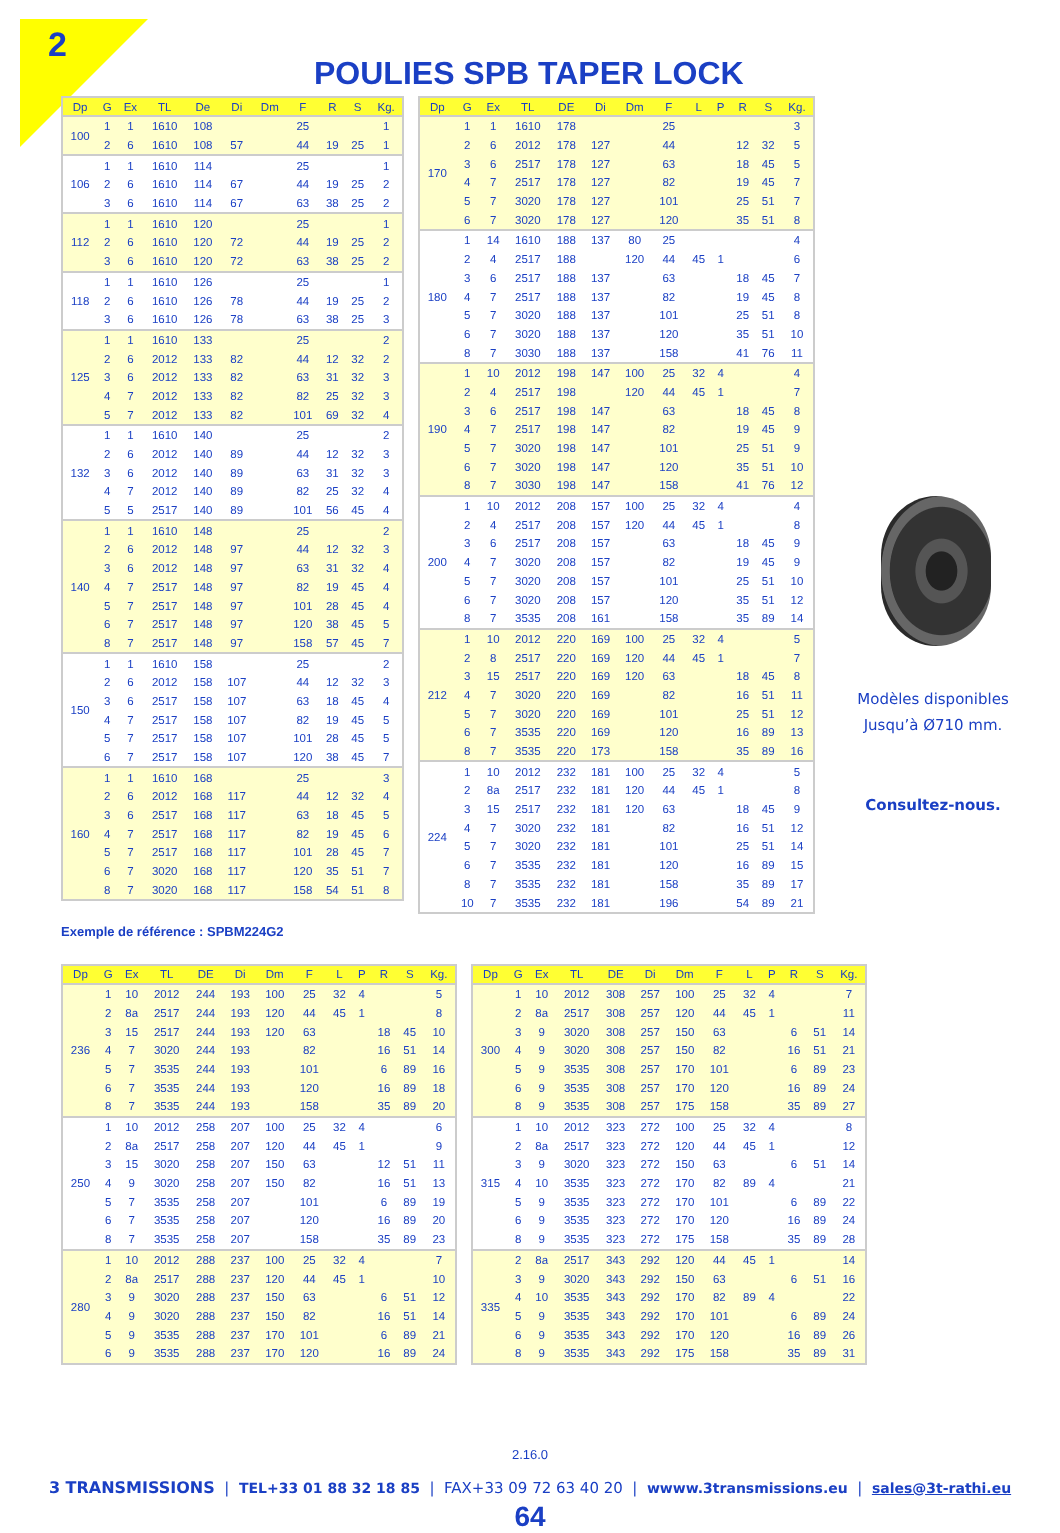2
POULIES SPB TAPER LOCK
| Dp | G | Ex | TL | De | Di | Dm | F | R | S | Kg. |
| --- | --- | --- | --- | --- | --- | --- | --- | --- | --- | --- |
| 100 | 1 | 1 | 1610 | 108 | | | 25 | | | 1 |
| | 2 | 6 | 1610 | 108 | 57 | | 44 | 19 | 25 | 1 |
| 106 | 1 | 1 | 1610 | 114 | | | 25 | | | 1 |
| | 2 | 6 | 1610 | 114 | 67 | | 44 | 19 | 25 | 2 |
| | 3 | 6 | 1610 | 114 | 67 | | 63 | 38 | 25 | 2 |
| 112 | 1 | 1 | 1610 | 120 | | | 25 | | | 1 |
| | 2 | 6 | 1610 | 120 | 72 | | 44 | 19 | 25 | 2 |
| | 3 | 6 | 1610 | 120 | 72 | | 63 | 38 | 25 | 2 |
| 118 | 1 | 1 | 1610 | 126 | | | 25 | | | 1 |
| | 2 | 6 | 1610 | 126 | 78 | | 44 | 19 | 25 | 2 |
| | 3 | 6 | 1610 | 126 | 78 | | 63 | 38 | 25 | 3 |
| 125 | 1 | 1 | 1610 | 133 | | | 25 | | | 2 |
| | 2 | 6 | 2012 | 133 | 82 | | 44 | 12 | 32 | 2 |
| | 3 | 6 | 2012 | 133 | 82 | | 63 | 31 | 32 | 3 |
| | 4 | 7 | 2012 | 133 | 82 | | 82 | 25 | 32 | 3 |
| | 5 | 7 | 2012 | 133 | 82 | | 101 | 69 | 32 | 4 |
| 132 | 1 | 1 | 1610 | 140 | | | 25 | | | 2 |
| | 2 | 6 | 2012 | 140 | 89 | | 44 | 12 | 32 | 3 |
| | 3 | 6 | 2012 | 140 | 89 | | 63 | 31 | 32 | 3 |
| | 4 | 7 | 2012 | 140 | 89 | | 82 | 25 | 32 | 4 |
| | 5 | 5 | 2517 | 140 | 89 | | 101 | 56 | 45 | 4 |
| 140 | 1 | 1 | 1610 | 148 | | | 25 | | | 2 |
| | 2 | 6 | 2012 | 148 | 97 | | 44 | 12 | 32 | 3 |
| | 3 | 6 | 2012 | 148 | 97 | | 63 | 31 | 32 | 4 |
| | 4 | 7 | 2517 | 148 | 97 | | 82 | 19 | 45 | 4 |
| | 5 | 7 | 2517 | 148 | 97 | | 101 | 28 | 45 | 4 |
| | 6 | 7 | 2517 | 148 | 97 | | 120 | 38 | 45 | 5 |
| | 8 | 7 | 2517 | 148 | 97 | | 158 | 57 | 45 | 7 |
| 150 | 1 | 1 | 1610 | 158 | | | 25 | | | 2 |
| | 2 | 6 | 2012 | 158 | 107 | | 44 | 12 | 32 | 3 |
| | 3 | 6 | 2517 | 158 | 107 | | 63 | 18 | 45 | 4 |
| | 4 | 7 | 2517 | 158 | 107 | | 82 | 19 | 45 | 5 |
| | 5 | 7 | 2517 | 158 | 107 | | 101 | 28 | 45 | 5 |
| | 6 | 7 | 2517 | 158 | 107 | | 120 | 38 | 45 | 7 |
| 160 | 1 | 1 | 1610 | 168 | | | 25 | | | 3 |
| | 2 | 6 | 2012 | 168 | 117 | | 44 | 12 | 32 | 4 |
| | 3 | 6 | 2517 | 168 | 117 | | 63 | 18 | 45 | 5 |
| | 4 | 7 | 2517 | 168 | 117 | | 82 | 19 | 45 | 6 |
| | 5 | 7 | 2517 | 168 | 117 | | 101 | 28 | 45 | 7 |
| | 6 | 7 | 3020 | 168 | 117 | | 120 | 35 | 51 | 7 |
| | 8 | 7 | 3020 | 168 | 117 | | 158 | 54 | 51 | 8 |
| Dp | G | Ex | TL | DE | Di | Dm | F | L | P | R | S | Kg. |
| --- | --- | --- | --- | --- | --- | --- | --- | --- | --- | --- | --- | --- |
| 170 | 1 | 1 | 1610 | 178 | | | 25 | | | | | 3 |
| | 2 | 6 | 2012 | 178 | 127 | | 44 | | | 12 | 32 | 5 |
| | 3 | 6 | 2517 | 178 | 127 | | 63 | | | 18 | 45 | 5 |
| | 4 | 7 | 2517 | 178 | 127 | | 82 | | | 19 | 45 | 7 |
| | 5 | 7 | 3020 | 178 | 127 | | 101 | | | 25 | 51 | 7 |
| | 6 | 7 | 3020 | 178 | 127 | | 120 | | | 35 | 51 | 8 |
| 180 | 1 | 14 | 1610 | 188 | 137 | 80 | 25 | | | | | 4 |
| | 2 | 4 | 2517 | 188 | | 120 | 44 | 45 | 1 | | | 6 |
| | 3 | 6 | 2517 | 188 | 137 | | 63 | | | 18 | 45 | 7 |
| | 4 | 7 | 2517 | 188 | 137 | | 82 | | | 19 | 45 | 8 |
| | 5 | 7 | 3020 | 188 | 137 | | 101 | | | 25 | 51 | 8 |
| | 6 | 7 | 3020 | 188 | 137 | | 120 | | | 35 | 51 | 10 |
| | 8 | 7 | 3030 | 188 | 137 | | 158 | | | 41 | 76 | 11 |
| 190 | 1 | 10 | 2012 | 198 | 147 | 100 | 25 | 32 | 4 | | | 4 |
| | 2 | 4 | 2517 | 198 | | 120 | 44 | 45 | 1 | | | 7 |
| | 3 | 6 | 2517 | 198 | 147 | | 63 | | | 18 | 45 | 8 |
| | 4 | 7 | 2517 | 198 | 147 | | 82 | | | 19 | 45 | 9 |
| | 5 | 7 | 3020 | 198 | 147 | | 101 | | | 25 | 51 | 9 |
| | 6 | 7 | 3020 | 198 | 147 | | 120 | | | 35 | 51 | 10 |
| | 8 | 7 | 3030 | 198 | 147 | | 158 | | | 41 | 76 | 12 |
| 200 | 1 | 10 | 2012 | 208 | 157 | 100 | 25 | 32 | 4 | | | 4 |
| | 2 | 4 | 2517 | 208 | 157 | 120 | 44 | 45 | 1 | | | 8 |
| | 3 | 6 | 2517 | 208 | 157 | | 63 | | | 18 | 45 | 9 |
| | 4 | 7 | 3020 | 208 | 157 | | 82 | | | 19 | 45 | 9 |
| | 5 | 7 | 3020 | 208 | 157 | | 101 | | | 25 | 51 | 10 |
| | 6 | 7 | 3020 | 208 | 157 | | 120 | | | 35 | 51 | 12 |
| | 8 | 7 | 3535 | 208 | 161 | | 158 | | | 35 | 89 | 14 |
| 212 | 1 | 10 | 2012 | 220 | 169 | 100 | 25 | 32 | 4 | | | 5 |
| | 2 | 8 | 2517 | 220 | 169 | 120 | 44 | 45 | 1 | | | 7 |
| | 3 | 15 | 2517 | 220 | 169 | 120 | 63 | | | 18 | 45 | 8 |
| | 4 | 7 | 3020 | 220 | 169 | | 82 | | | 16 | 51 | 11 |
| | 5 | 7 | 3020 | 220 | 169 | | 101 | | | 25 | 51 | 12 |
| | 6 | 7 | 3535 | 220 | 169 | | 120 | | | 16 | 89 | 13 |
| | 8 | 7 | 3535 | 220 | 173 | | 158 | | | 35 | 89 | 16 |
| 224 | 1 | 10 | 2012 | 232 | 181 | 100 | 25 | 32 | 4 | | | 5 |
| | 2 | 8a | 2517 | 232 | 181 | 120 | 44 | 45 | 1 | | | 8 |
| | 3 | 15 | 2517 | 232 | 181 | 120 | 63 | | | 18 | 45 | 9 |
| | 4 | 7 | 3020 | 232 | 181 | | 82 | | | 16 | 51 | 12 |
| | 5 | 7 | 3020 | 232 | 181 | | 101 | | | 25 | 51 | 14 |
| | 6 | 7 | 3535 | 232 | 181 | | 120 | | | 16 | 89 | 15 |
| | 8 | 7 | 3535 | 232 | 181 | | 158 | | | 35 | 89 | 17 |
| | 10 | 7 | 3535 | 232 | 181 | | 196 | | | 54 | 89 | 21 |
Modèles disponibles
Jusqu’à Ø710 mm.
Consultez-nous.
Exemple de référence : SPBM224G2
| Dp | G | Ex | TL | DE | Di | Dm | F | L | P | R | S | Kg. |
| --- | --- | --- | --- | --- | --- | --- | --- | --- | --- | --- | --- | --- |
| 236 | 1 | 10 | 2012 | 244 | 193 | 100 | 25 | 32 | 4 | | | 5 |
| | 2 | 8a | 2517 | 244 | 193 | 120 | 44 | 45 | 1 | | | 8 |
| | 3 | 15 | 2517 | 244 | 193 | 120 | 63 | | | 18 | 45 | 10 |
| | 4 | 7 | 3020 | 244 | 193 | | 82 | | | 16 | 51 | 14 |
| | 5 | 7 | 3535 | 244 | 193 | | 101 | | | 6 | 89 | 16 |
| | 6 | 7 | 3535 | 244 | 193 | | 120 | | | 16 | 89 | 18 |
| | 8 | 7 | 3535 | 244 | 193 | | 158 | | | 35 | 89 | 20 |
| 250 | 1 | 10 | 2012 | 258 | 207 | 100 | 25 | 32 | 4 | | | 6 |
| | 2 | 8a | 2517 | 258 | 207 | 120 | 44 | 45 | 1 | | | 9 |
| | 3 | 15 | 3020 | 258 | 207 | 150 | 63 | | | 12 | 51 | 11 |
| | 4 | 9 | 3020 | 258 | 207 | 150 | 82 | | | 16 | 51 | 13 |
| | 5 | 7 | 3535 | 258 | 207 | | 101 | | | 6 | 89 | 19 |
| | 6 | 7 | 3535 | 258 | 207 | | 120 | | | 16 | 89 | 20 |
| | 8 | 7 | 3535 | 258 | 207 | | 158 | | | 35 | 89 | 23 |
| 280 | 1 | 10 | 2012 | 288 | 237 | 100 | 25 | 32 | 4 | | | 7 |
| | 2 | 8a | 2517 | 288 | 237 | 120 | 44 | 45 | 1 | | | 10 |
| | 3 | 9 | 3020 | 288 | 237 | 150 | 63 | | | 6 | 51 | 12 |
| | 4 | 9 | 3020 | 288 | 237 | 150 | 82 | | | 16 | 51 | 14 |
| | 5 | 9 | 3535 | 288 | 237 | 170 | 101 | | | 6 | 89 | 21 |
| | 6 | 9 | 3535 | 288 | 237 | 170 | 120 | | | 16 | 89 | 24 |
| Dp | G | Ex | TL | DE | Di | Dm | F | L | P | R | S | Kg. |
| --- | --- | --- | --- | --- | --- | --- | --- | --- | --- | --- | --- | --- |
| 300 | 1 | 10 | 2012 | 308 | 257 | 100 | 25 | 32 | 4 | | | 7 |
| | 2 | 8a | 2517 | 308 | 257 | 120 | 44 | 45 | 1 | | | 11 |
| | 3 | 9 | 3020 | 308 | 257 | 150 | 63 | | | 6 | 51 | 14 |
| | 4 | 9 | 3020 | 308 | 257 | 150 | 82 | | | 16 | 51 | 21 |
| | 5 | 9 | 3535 | 308 | 257 | 170 | 101 | | | 6 | 89 | 23 |
| | 6 | 9 | 3535 | 308 | 257 | 170 | 120 | | | 16 | 89 | 24 |
| | 8 | 9 | 3535 | 308 | 257 | 175 | 158 | | | 35 | 89 | 27 |
| 315 | 1 | 10 | 2012 | 323 | 272 | 100 | 25 | 32 | 4 | | | 8 |
| | 2 | 8a | 2517 | 323 | 272 | 120 | 44 | 45 | 1 | | | 12 |
| | 3 | 9 | 3020 | 323 | 272 | 150 | 63 | | | 6 | 51 | 14 |
| | 4 | 10 | 3535 | 323 | 272 | 170 | 82 | 89 | 4 | | | 21 |
| | 5 | 9 | 3535 | 323 | 272 | 170 | 101 | | | 6 | 89 | 22 |
| | 6 | 9 | 3535 | 323 | 272 | 170 | 120 | | | 16 | 89 | 24 |
| | 8 | 9 | 3535 | 323 | 272 | 175 | 158 | | | 35 | 89 | 28 |
| 335 | 2 | 8a | 2517 | 343 | 292 | 120 | 44 | 45 | 1 | | | 14 |
| | 3 | 9 | 3020 | 343 | 292 | 150 | 63 | | | 6 | 51 | 16 |
| | 4 | 10 | 3535 | 343 | 292 | 170 | 82 | 89 | 4 | | | 22 |
| | 5 | 9 | 3535 | 343 | 292 | 170 | 101 | | | 6 | 89 | 24 |
| | 6 | 9 | 3535 | 343 | 292 | 170 | 120 | | | 16 | 89 | 26 |
| | 8 | 9 | 3535 | 343 | 292 | 175 | 158 | | | 35 | 89 | 31 |
2.16.0
3 TRANSMISSIONS | TEL+33 01 88 32 18 85 | FAX+33 09 72 63 40 20 | wwww.3transmissions.eu | sales@3t-rathi.eu
64